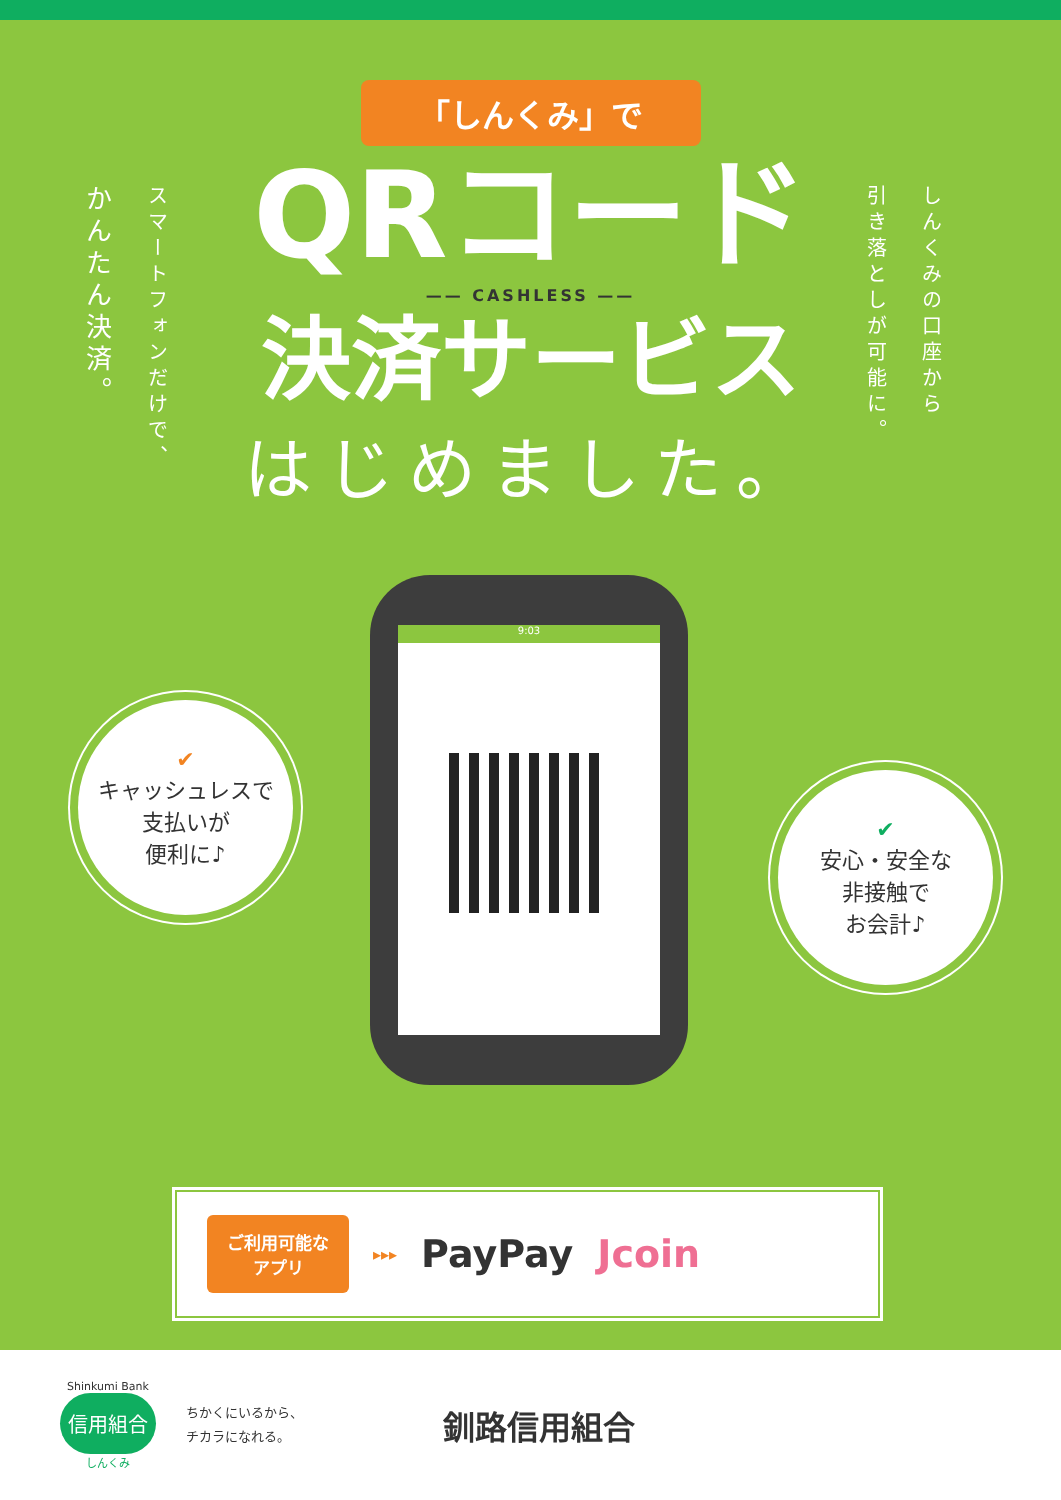「しんくみ」で
かんたん決済。
スマートフォンだけで、
しんくみの口座から
引き落としが可能に。
QRコード
—— CASHLESS ——
決済サービス
はじめました。
✔
キャッシュレスで
支払いが
便利に♪
✔
安心・安全な
非接触で
お会計♪
9:03
ご利用可能な
アプリ
▸▸▸ PayPay Jcoin
Shinkumi Bank
信用組合
しんくみ
ちかくにいるから、
チカラになれる。
釧路信用組合